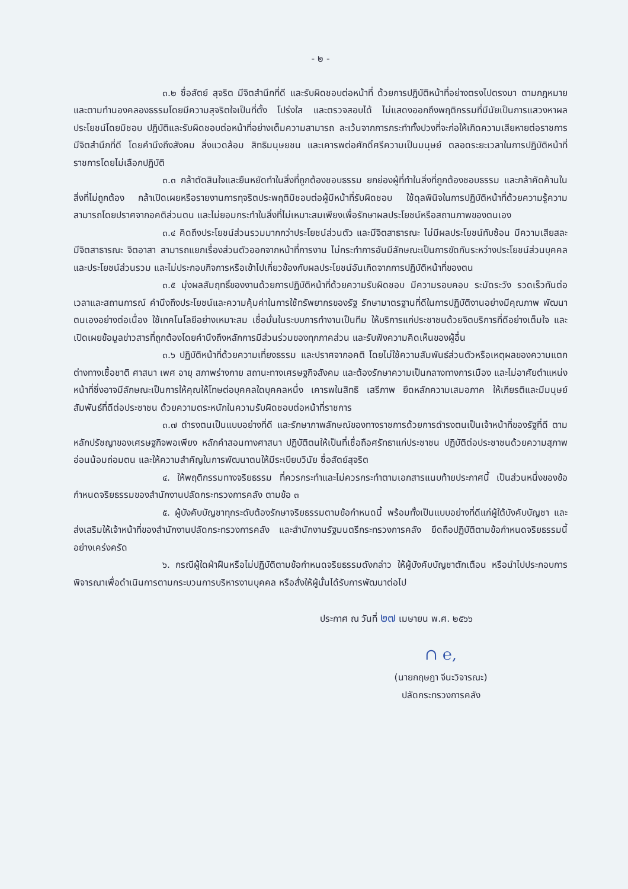- ๒ -
๓.๒ ซื่อสัตย์ สุจริต มีจิตสำนึกที่ดี และรับผิดชอบต่อหน้าที่ ด้วยการปฏิบัติหน้าที่อย่างตรงไปตรงมา ตามกฎหมาย และตามทำนองคลองธรรมโดยมีความสุจริตใจเป็นที่ตั้ง โปร่งใส และตรวจสอบได้ ไม่แสดงออกถึงพฤติกรรมที่มีนัยเป็นการแสวงหาผลประโยชน์โดยมิชอบ ปฏิบัติและรับผิดชอบต่อหน้าที่อย่างเต็มความสามารถ ละเว้นจากการกระทำทั้งปวงที่จะก่อให้เกิดความเสียหายต่อราชการ มีจิตสำนึกที่ดี โดยคำนึงถึงสังคม สิ่งแวดล้อม สิทธิมนุษยชน และเคารพต่อศักดิ์ศรีความเป็นมนุษย์ ตลอดระยะเวลาในการปฏิบัติหน้าที่ราชการโดยไม่เลือกปฏิบัติ
๓.๓ กล้าตัดสินใจและยืนหยัดทำในสิ่งที่ถูกต้องชอบธรรม ยกย่องผู้ที่ทำในสิ่งที่ถูกต้องชอบธรรม และกล้าคัดค้านในสิ่งที่ไม่ถูกต้อง กล้าเปิดเผยหรือรายงานการทุจริตประพฤติมิชอบต่อผู้มีหน้าที่รับผิดชอบ ใช้ดุลพินิจในการปฏิบัติหน้าที่ด้วยความรู้ความสามารถโดยปราศจากอคติส่วนตน และไม่ยอมกระทำในสิ่งที่ไม่เหมาะสมเพียงเพื่อรักษาผลประโยชน์หรือสถานภาพของตนเอง
๓.๔ คิดถึงประโยชน์ส่วนรวมมากกว่าประโยชน์ส่วนตัว และมีจิตสาธารณะ ไม่มีผลประโยชน์ทับซ้อน มีความเสียสละ มีจิตสาธารณะ จิตอาสา สามารถแยกเรื่องส่วนตัวออกจากหน้าที่การงาน ไม่กระทำการอันมีลักษณะเป็นการขัดกันระหว่างประโยชน์ส่วนบุคคลและประโยชน์ส่วนรวม และไม่ประกอบกิจการหรือเข้าไปเกี่ยวข้องกับผลประโยชน์อันเกิดจากการปฏิบัติหน้าที่ของตน
๓.๕ มุ่งผลสัมฤทธิ์ของงานด้วยการปฏิบัติหน้าที่ด้วยความรับผิดชอบ มีความรอบคอบ ระมัดระวัง รวดเร็วทันต่อเวลาและสถานการณ์ คำนึงถึงประโยชน์และความคุ้มค่าในการใช้ทรัพยากรของรัฐ รักษามาตรฐานที่ดีในการปฏิบัติงานอย่างมีคุณภาพ พัฒนาตนเองอย่างต่อเนื่อง ใช้เทคโนโลยีอย่างเหมาะสม เชื่อมั่นในระบบการทำงานเป็นทีม ให้บริการแก่ประชาชนด้วยจิตบริการที่ดีอย่างเต็มใจ และเปิดเผยข้อมูลข่าวสารที่ถูกต้องโดยคำนึงถึงหลักการมีส่วนร่วมของทุกภาคส่วน และรับฟังความคิดเห็นของผู้อื่น
๓.๖ ปฏิบัติหน้าที่ด้วยความเที่ยงธรรม และปราศจากอคติ โดยไม่ใช้ความสัมพันธ์ส่วนตัวหรือเหตุผลของความแตกต่างทางเชื้อชาติ ศาสนา เพศ อายุ สภาพร่างกาย สถานะทางเศรษฐกิจสังคม และต้องรักษาความเป็นกลางทางการเมือง และไม่อาศัยตำแหน่งหน้าที่ซึ่งอาจมีลักษณะเป็นการให้คุณให้โทษต่อบุคคลใดบุคคลหนึ่ง เคารพในสิทธิ เสรีภาพ ยึดหลักความเสมอภาค ให้เกียรติและมีมนุษย์สัมพันธ์ที่ดีต่อประชาชน ด้วยความตระหนักในความรับผิดชอบต่อหน้าที่ราชการ
๓.๗ ดำรงตนเป็นแบบอย่างที่ดี และรักษาภาพลักษณ์ของทางราชการด้วยการดำรงตนเป็นเจ้าหน้าที่ของรัฐที่ดี ตามหลักปรัชญาของเศรษฐกิจพอเพียง หลักคำสอนทางศาสนา ปฏิบัติตนให้เป็นที่เชื่อถือศรัทธาแก่ประชาชน ปฏิบัติต่อประชาชนด้วยความสุภาพ อ่อนน้อมถ่อมตน และให้ความสำคัญในการพัฒนาตนให้มีระเบียบวินัย ซื่อสัตย์สุจริต
๔. ให้พฤติกรรมทางจริยธรรม ที่ควรกระทำและไม่ควรกระทำตามเอกสารแนบท้ายประกาศนี้ เป็นส่วนหนึ่งของข้อกำหนดจริยธรรมของสำนักงานปลัดกระทรวงการคลัง ตามข้อ ๓
๕. ผู้บังคับบัญชาทุกระดับต้องรักษาจริยธรรมตามข้อกำหนดนี้ พร้อมทั้งเป็นแบบอย่างที่ดีแก่ผู้ใต้บังคับบัญชา และส่งเสริมให้เจ้าหน้าที่ของสำนักงานปลัดกระทรวงการคลัง และสำนักงานรัฐมนตรีกระทรวงการคลัง ยึดถือปฏิบัติตามข้อกำหนดจริยธรรมนี้อย่างเคร่งครัด
๖. กรณีผู้ใดฝ่าฝืนหรือไม่ปฏิบัติตามข้อกำหนดจริยธรรมดังกล่าว ให้ผู้บังคับบัญชาตักเตือน หรือนำไปประกอบการพิจารณาเพื่อดำเนินการตามกระบวนการบริหารงานบุคคล หรือสั่งให้ผู้นั้นได้รับการพัฒนาต่อไป
ประกาศ ณ วันที่ ๒๗ เมษายน พ.ศ. ๒๕๖๖
∩ ℮,
(นายกฤษฎา จีนะวิจารณะ)
ปลัดกระทรวงการคลัง